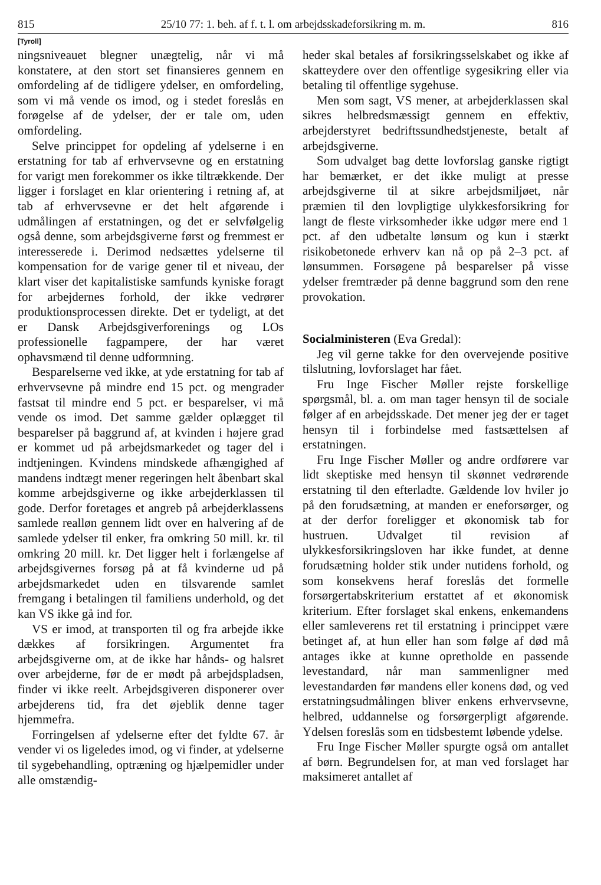815 25/10 77: 1. beh. af f. t. l. om arbejdsskadeforsikring m. m. 816
[Tyroll]
ningsniveauet blegner unægtelig, når vi må konstatere, at den stort set finansieres gennem en omfordeling af de tidligere ydelser, en omfordeling, som vi må vende os imod, og i stedet foreslås en forøgelse af de ydelser, der er tale om, uden omfordeling.
Selve princippet for opdeling af ydelserne i en erstatning for tab af erhvervsevne og en erstatning for varigt men forekommer os ikke tiltrækkende. Der ligger i forslaget en klar orientering i retning af, at tab af erhvervsevne er det helt afgørende i udmålingen af erstatningen, og det er selvfølgelig også denne, som arbejdsgiverne først og fremmest er interesserede i. Derimod nedsættes ydelserne til kompensation for de varige gener til et niveau, der klart viser det kapitalistiske samfunds kyniske foragt for arbejdernes forhold, der ikke vedrører produktionsprocessen direkte. Det er tydeligt, at det er Dansk Arbejdsgiverforenings og LOs professionelle fagpampere, der har været ophavsmænd til denne udformning.
Besparelserne ved ikke, at yde erstatning for tab af erhvervsevne på mindre end 15 pct. og mengrader fastsat til mindre end 5 pct. er besparelser, vi må vende os imod. Det samme gælder oplægget til besparelser på baggrund af, at kvinden i højere grad er kommet ud på arbejdsmarkedet og tager del i indtjeningen. Kvindens mindskede afhængighed af mandens indtægt mener regeringen helt åbenbart skal komme arbejdsgiverne og ikke arbejderklassen til gode. Derfor foretages et angreb på arbejderklassens samlede realløn gennem lidt over en halvering af de samlede ydelser til enker, fra omkring 50 mill. kr. til omkring 20 mill. kr. Det ligger helt i forlængelse af arbejdsgivernes forsøg på at få kvinderne ud på arbejdsmarkedet uden en tilsvarende samlet fremgang i betalingen til familiens underhold, og det kan VS ikke gå ind for.
VS er imod, at transporten til og fra arbejde ikke dækkes af forsikringen. Argumentet fra arbejdsgiverne om, at de ikke har hånds- og halsret over arbejderne, før de er mødt på arbejdspladsen, finder vi ikke reelt. Arbejdsgiveren disponerer over arbejderens tid, fra det øjeblik denne tager hjemmefra.
Forringelsen af ydelserne efter det fyldte 67. år vender vi os ligeledes imod, og vi finder, at ydelserne til sygebehandling, optræning og hjælpemidler under alle omstændig-
heder skal betales af forsikringsselskabet og ikke af skatteydere over den offentlige sygesikring eller via betaling til offentlige sygehuse.
Men som sagt, VS mener, at arbejderklassen skal sikres helbredsmæssigt gennem en effektiv, arbejderstyret bedriftssundhedstjeneste, betalt af arbejdsgiverne.
Som udvalget bag dette lovforslag ganske rigtigt har bemærket, er det ikke muligt at presse arbejdsgiverne til at sikre arbejdsmiljøet, når præmien til den lovpligtige ulykkesforsikring for langt de fleste virksomheder ikke udgør mere end 1 pct. af den udbetalte lønsum og kun i stærkt risikobetonede erhverv kan nå op på 2–3 pct. af lønsummen. Forsøgene på besparelser på visse ydelser fremtræder på denne baggrund som den rene provokation.
Socialministeren (Eva Gredal):
Jeg vil gerne takke for den overvejende positive tilslutning, lovforslaget har fået.
Fru Inge Fischer Møller rejste forskellige spørgsmål, bl. a. om man tager hensyn til de sociale følger af en arbejdsskade. Det mener jeg der er taget hensyn til i forbindelse med fastsættelsen af erstatningen.
Fru Inge Fischer Møller og andre ordførere var lidt skeptiske med hensyn til skønnet vedrørende erstatning til den efterladte. Gældende lov hviler jo på den forudsætning, at manden er eneforsørger, og at der derfor foreligger et økonomisk tab for hustruen. Udvalget til revision af ulykkesforsikringsloven har ikke fundet, at denne forudsætning holder stik under nutidens forhold, og som konsekvens heraf foreslås det formelle forsørgertabskriterium erstattet af et økonomisk kriterium. Efter forslaget skal enkens, enkemandens eller samleverens ret til erstatning i princippet være betinget af, at hun eller han som følge af død må antages ikke at kunne opretholde en passende levestandard, når man sammenligner med levestandarden før mandens eller konens død, og ved erstatningsudmålingen bliver enkens erhvervsevne, helbred, uddannelse og forsørgerpligt afgørende. Ydelsen foreslås som en tidsbestemt løbende ydelse.
Fru Inge Fischer Møller spurgte også om antallet af børn. Begrundelsen for, at man ved forslaget har maksimeret antallet af